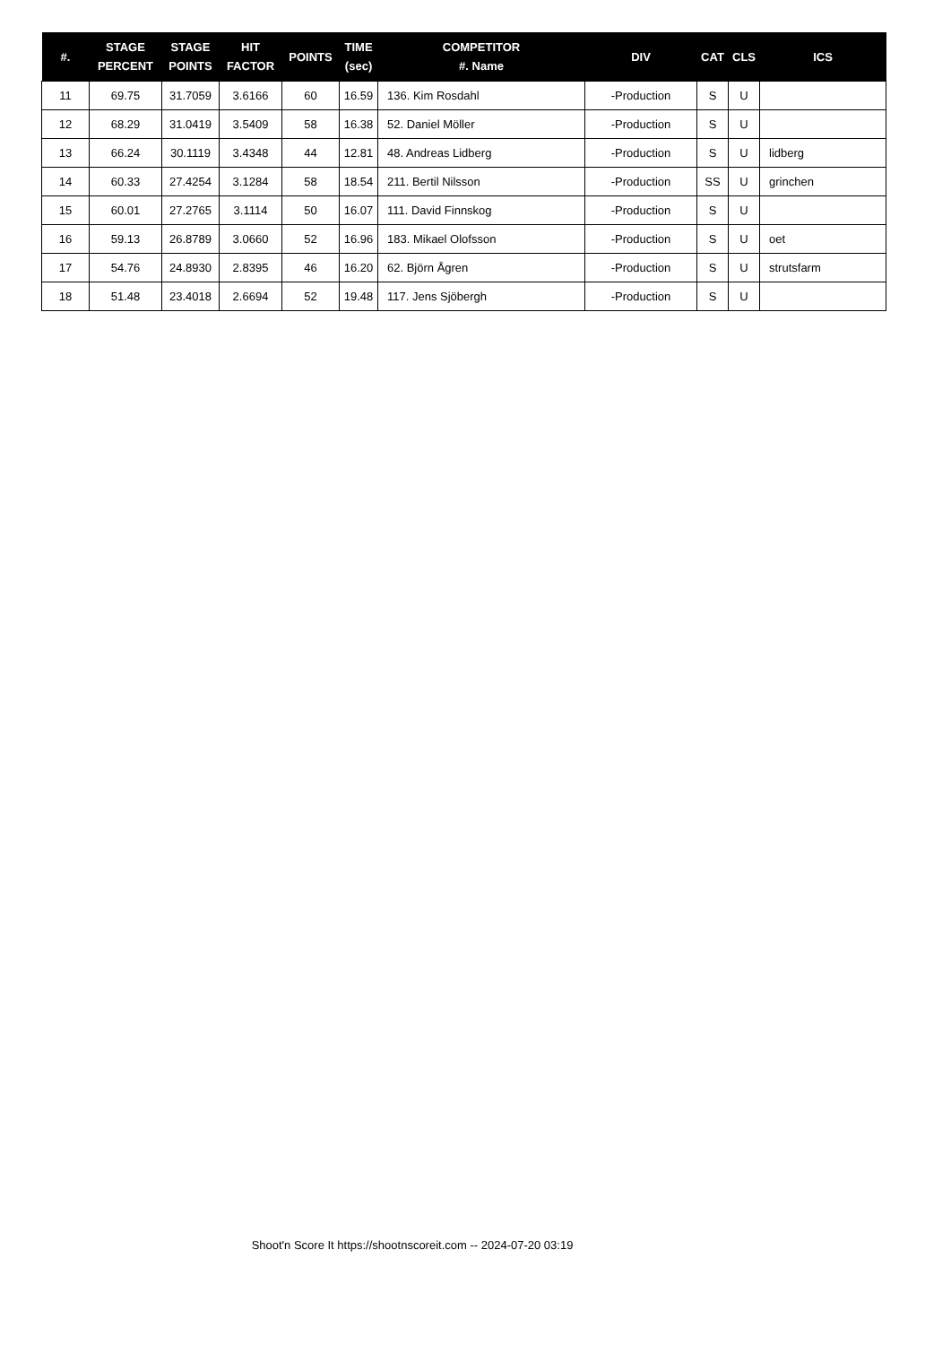| #. | STAGE PERCENT | STAGE POINTS | HIT FACTOR | POINTS | TIME (sec) | COMPETITOR #. Name | DIV | CAT | CLS | ICS |
| --- | --- | --- | --- | --- | --- | --- | --- | --- | --- | --- |
| 11 | 69.75 | 31.7059 | 3.6166 | 60 | 16.59 | 136. Kim Rosdahl | -Production | S | U | |
| 12 | 68.29 | 31.0419 | 3.5409 | 58 | 16.38 | 52. Daniel Möller | -Production | S | U | |
| 13 | 66.24 | 30.1119 | 3.4348 | 44 | 12.81 | 48. Andreas Lidberg | -Production | S | U | lidberg |
| 14 | 60.33 | 27.4254 | 3.1284 | 58 | 18.54 | 211. Bertil Nilsson | -Production | SS | U | grinchen |
| 15 | 60.01 | 27.2765 | 3.1114 | 50 | 16.07 | 111. David Finnskog | -Production | S | U | |
| 16 | 59.13 | 26.8789 | 3.0660 | 52 | 16.96 | 183. Mikael Olofsson | -Production | S | U | oet |
| 17 | 54.76 | 24.8930 | 2.8395 | 46 | 16.20 | 62. Björn Ågren | -Production | S | U | strutsfarm |
| 18 | 51.48 | 23.4018 | 2.6694 | 52 | 19.48 | 117. Jens Sjöbergh | -Production | S | U | |
Shoot'n Score It https://shootnscoreit.com -- 2024-07-20 03:19